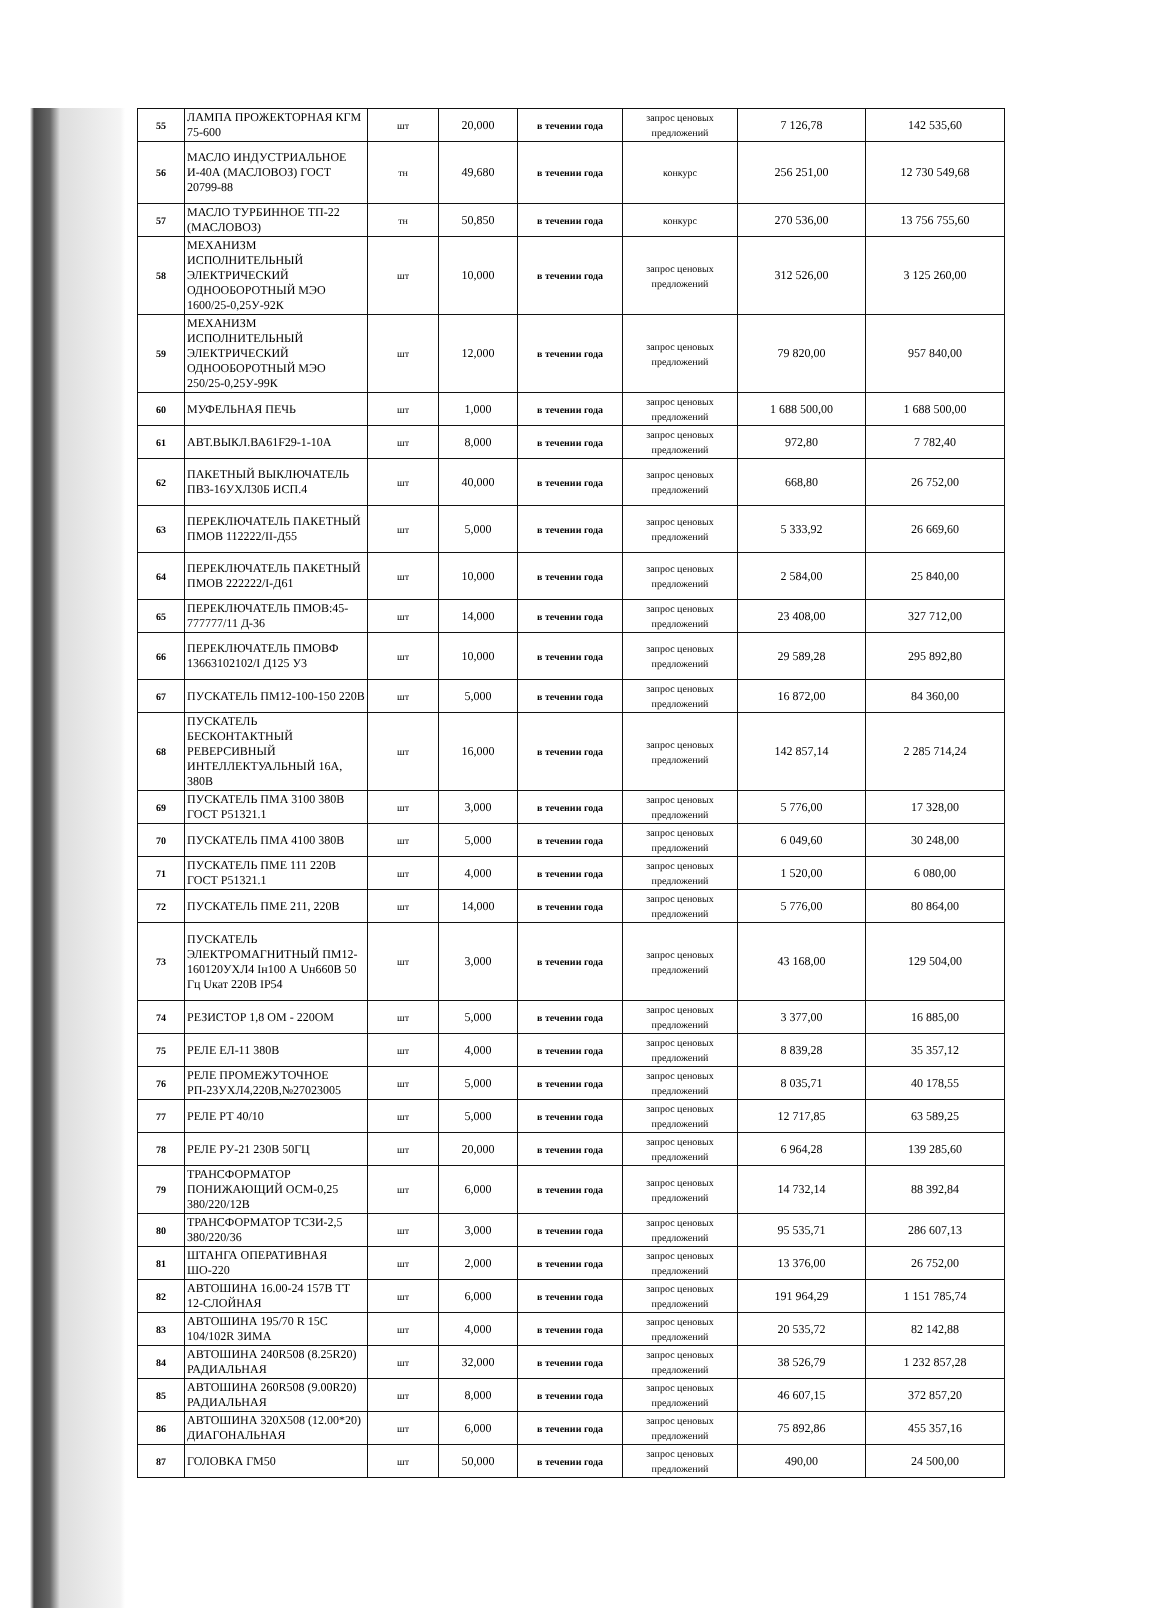| 55 | ЛАМПА ПРОЖЕКТОРНАЯ КГМ 75-600 | шт | 20,000 | в течении года | запрос ценовых предложений | 7 126,78 | 142 535,60 |
| 56 | МАСЛО ИНДУСТРИАЛЬНОЕ И-40А (МАСЛОВОЗ) ГОСТ 20799-88 | тн | 49,680 | в течении года | конкурс | 256 251,00 | 12 730 549,68 |
| 57 | МАСЛО ТУРБИННОЕ ТП-22 (МАСЛОВОЗ) | тн | 50,850 | в течении года | конкурс | 270 536,00 | 13 756 755,60 |
| 58 | МЕХАНИЗМ ИСПОЛНИТЕЛЬНЫЙ ЭЛЕКТРИЧЕСКИЙ ОДНООБОРОТНЫЙ МЭО 1600/25-0,25У-92К | шт | 10,000 | в течении года | запрос ценовых предложений | 312 526,00 | 3 125 260,00 |
| 59 | МЕХАНИЗМ ИСПОЛНИТЕЛЬНЫЙ ЭЛЕКТРИЧЕСКИЙ ОДНООБОРОТНЫЙ МЭО 250/25-0,25У-99К | шт | 12,000 | в течении года | запрос ценовых предложений | 79 820,00 | 957 840,00 |
| 60 | МУФЕЛЬНАЯ ПЕЧЬ | шт | 1,000 | в течении года | запрос ценовых предложений | 1 688 500,00 | 1 688 500,00 |
| 61 | АВТ.ВЫКЛ.ВА61F29-1-10А | шт | 8,000 | в течении года | запрос ценовых предложений | 972,80 | 7 782,40 |
| 62 | ПАКЕТНЫЙ ВЫКЛЮЧАТЕЛЬ ПВ3-16УХЛ30Б ИСП.4 | шт | 40,000 | в течении года | запрос ценовых предложений | 668,80 | 26 752,00 |
| 63 | ПЕРЕКЛЮЧАТЕЛЬ ПАКЕТНЫЙ ПМОВ 112222/II-Д55 | шт | 5,000 | в течении года | запрос ценовых предложений | 5 333,92 | 26 669,60 |
| 64 | ПЕРЕКЛЮЧАТЕЛЬ ПАКЕТНЫЙ ПМОВ 222222/I-Д61 | шт | 10,000 | в течении года | запрос ценовых предложений | 2 584,00 | 25 840,00 |
| 65 | ПЕРЕКЛЮЧАТЕЛЬ ПМОВ:45-777777/11 Д-36 | шт | 14,000 | в течении года | запрос ценовых предложений | 23 408,00 | 327 712,00 |
| 66 | ПЕРЕКЛЮЧАТЕЛЬ ПМОВФ 13663102102/I Д125 У3 | шт | 10,000 | в течении года | запрос ценовых предложений | 29 589,28 | 295 892,80 |
| 67 | ПУСКАТЕЛЬ ПМ12-100-150 220В | шт | 5,000 | в течении года | запрос ценовых предложений | 16 872,00 | 84 360,00 |
| 68 | ПУСКАТЕЛЬ БЕСКОНТАКТНЫЙ РЕВЕРСИВНЫЙ ИНТЕЛЛЕКТУАЛЬНЫЙ 16А, 380В | шт | 16,000 | в течении года | запрос ценовых предложений | 142 857,14 | 2 285 714,24 |
| 69 | ПУСКАТЕЛЬ ПМА 3100 380В ГОСТ Р51321.1 | шт | 3,000 | в течении года | запрос ценовых предложений | 5 776,00 | 17 328,00 |
| 70 | ПУСКАТЕЛЬ ПМА 4100 380В | шт | 5,000 | в течении года | запрос ценовых предложений | 6 049,60 | 30 248,00 |
| 71 | ПУСКАТЕЛЬ ПМЕ 111 220В ГОСТ Р51321.1 | шт | 4,000 | в течении года | запрос ценовых предложений | 1 520,00 | 6 080,00 |
| 72 | ПУСКАТЕЛЬ ПМЕ 211, 220В | шт | 14,000 | в течении года | запрос ценовых предложений | 5 776,00 | 80 864,00 |
| 73 | ПУСКАТЕЛЬ ЭЛЕКТРОМАГНИТНЫЙ ПМ12-160120УХЛ4 Iн100 А Uн660В 50 Гц Uкат 220В IP54 | шт | 3,000 | в течении года | запрос ценовых предложений | 43 168,00 | 129 504,00 |
| 74 | РЕЗИСТОР 1,8 ОМ - 220ОМ | шт | 5,000 | в течении года | запрос ценовых предложений | 3 377,00 | 16 885,00 |
| 75 | РЕЛЕ ЕЛ-11 380В | шт | 4,000 | в течении года | запрос ценовых предложений | 8 839,28 | 35 357,12 |
| 76 | РЕЛЕ ПРОМЕЖУТОЧНОЕ РП-23УХЛ4,220В,№27023005 | шт | 5,000 | в течении года | запрос ценовых предложений | 8 035,71 | 40 178,55 |
| 77 | РЕЛЕ РТ 40/10 | шт | 5,000 | в течении года | запрос ценовых предложений | 12 717,85 | 63 589,25 |
| 78 | РЕЛЕ РУ-21 230В 50ГЦ | шт | 20,000 | в течении года | запрос ценовых предложений | 6 964,28 | 139 285,60 |
| 79 | ТРАНСФОРМАТОР ПОНИЖАЮЩИЙ ОСМ-0,25 380/220/12В | шт | 6,000 | в течении года | запрос ценовых предложений | 14 732,14 | 88 392,84 |
| 80 | ТРАНСФОРМАТОР ТСЗИ-2,5 380/220/36 | шт | 3,000 | в течении года | запрос ценовых предложений | 95 535,71 | 286 607,13 |
| 81 | ШТАНГА ОПЕРАТИВНАЯ ШО-220 | шт | 2,000 | в течении года | запрос ценовых предложений | 13 376,00 | 26 752,00 |
| 82 | АВТОШИНА 16.00-24 157В ТТ 12-СЛОЙНАЯ | шт | 6,000 | в течении года | запрос ценовых предложений | 191 964,29 | 1 151 785,74 |
| 83 | АВТОШИНА 195/70 R 15C 104/102R ЗИМА | шт | 4,000 | в течении года | запрос ценовых предложений | 20 535,72 | 82 142,88 |
| 84 | АВТОШИНА 240R508 (8.25R20) РАДИАЛЬНАЯ | шт | 32,000 | в течении года | запрос ценовых предложений | 38 526,79 | 1 232 857,28 |
| 85 | АВТОШИНА 260R508 (9.00R20) РАДИАЛЬНАЯ | шт | 8,000 | в течении года | запрос ценовых предложений | 46 607,15 | 372 857,20 |
| 86 | АВТОШИНА 320Х508 (12.00*20) ДИАГОНАЛЬНАЯ | шт | 6,000 | в течении года | запрос ценовых предложений | 75 892,86 | 455 357,16 |
| 87 | ГОЛОВКА ГМ50 | шт | 50,000 | в течении года | запрос ценовых предложений | 490,00 | 24 500,00 |